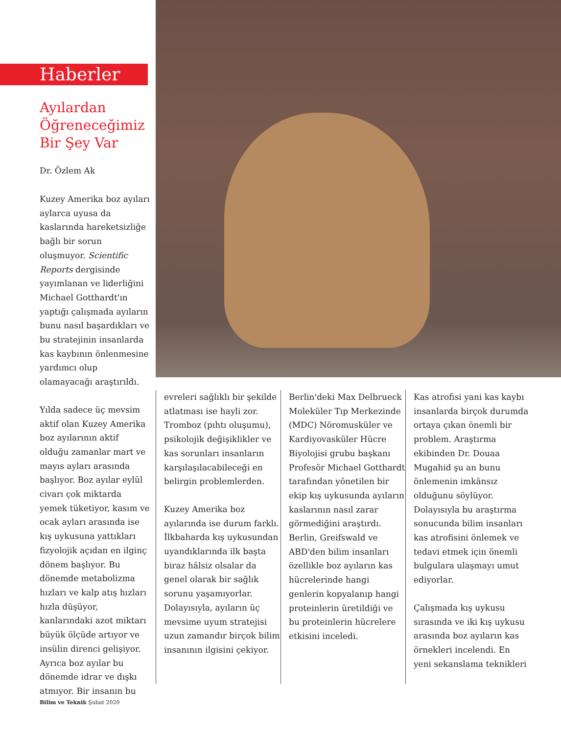Haberler
Ayılardan Öğreneceğimiz Bir Şey Var
Dr. Özlem Ak
Kuzey Amerika boz ayıları aylarca uyusa da kaslarında hareketsizliğe bağlı bir sorun oluşmuyor. Scientific Reports dergisinde yayımlanan ve liderliğini Michael Gotthardt'ın yaptığı çalışmada ayıların bunu nasıl başardıkları ve bu stratejinin insanlarda kas kaybının önlenmesine yardımcı olup olamayacağı araştırıldı.
Yılda sadece üç mevsim aktif olan Kuzey Amerika boz ayılarının aktif olduğu zamanlar mart ve mayıs ayları arasında başlıyor. Boz ayılar eylül civarı çok miktarda yemek tüketiyor, kasım ve ocak ayları arasında ise kış uykusuna yattıkları fizyolojik açıdan en ilginç dönem başlıyor. Bu dönemde metabolizma hızları ve kalp atış hızları hızla düşüyor, kanlarındaki azot miktarı büyük ölçüde artıyor ve insülin direnci gelişiyor. Ayrıca boz ayılar bu dönemde idrar ve dışkı atmıyor. Bir insanın bu
evreleri sağlıklı bir şekilde atlatması ise hayli zor. Tromboz (pıhtı oluşumu), psikolojik değişiklikler ve kas sorunları insanların karşılaşılacabileceği en belirgin problemlerden.
Kuzey Amerika boz ayılarında ise durum farklı. İlkbaharda kış uykusundan uyandıklarında ilk başta biraz hâlsiz olsalar da genel olarak bir sağlık sorunu yaşamıyorlar. Dolayısıyla, ayıların üç mevsime uyum stratejisi uzun zamandır birçok bilim insanının ilgisini çekiyor.
Berlin'deki Max Delbrueck Moleküler Tıp Merkezinde (MDC) Nöromusküler ve Kardiyovasküler Hücre Biyolojisi grubu başkanı Profesör Michael Gotthardt tarafından yönetilen bir ekip kış uykusunda ayıların kaslarının nasıl zarar görmediğini araştırdı. Berlin, Greifswald ve ABD'den bilim insanları özellikle boz ayıların kas hücrelerinde hangi genlerin kopyalanıp hangi proteinlerin üretildiği ve bu proteinlerin hücrelere etkisini inceledi.
Kas atrofisi yani kas kaybı insanlarda birçok durumda ortaya çıkan önemli bir problem. Araştırma ekibinden Dr. Douaa Mugahid şu an bunu önlemenin imkânsız olduğunu söylüyor. Dolayısıyla bu araştırma sonucunda bilim insanları kas atrofisini önlemek ve tedavi etmek için önemli bulgulara ulaşmayı umut ediyorlar.
Çalışmada kış uykusu sırasında ve iki kış uykusu arasında boz ayıların kas örnekleri incelendi. En yeni sekanslama teknikleri
Bilim ve Teknik Şubat 2020